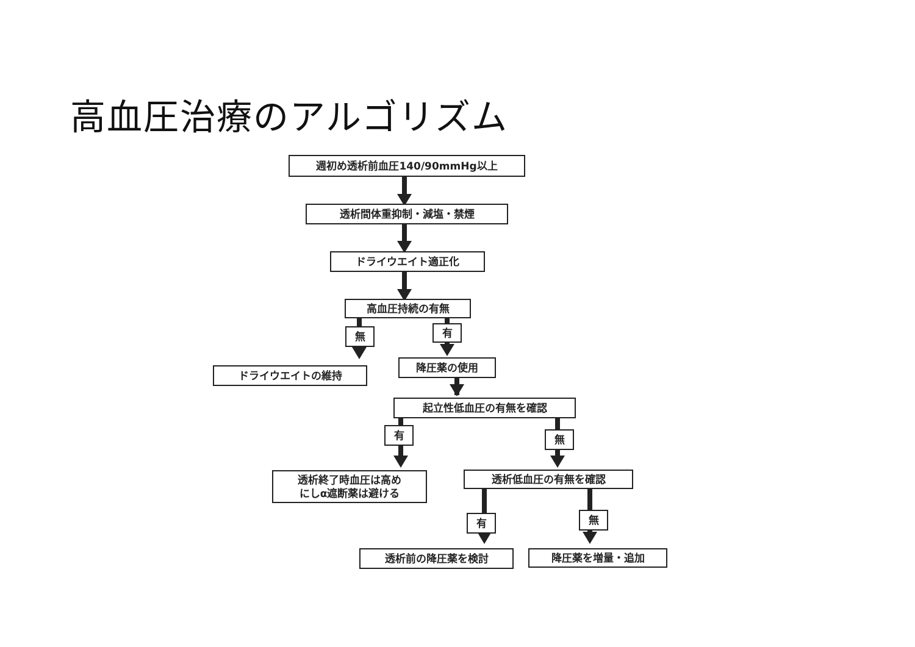高血圧治療のアルゴリズム
週初め透析前血圧140/90mmHg以上
透析間体重抑制・減塩・禁煙
ドライウエイト適正化
高血圧持続の有無
無 有
ドライウエイトの維持
降圧薬の使用
起立性低血圧の有無を確認
有 無
透析終了時血圧は高め
にしα遮断薬は避ける
透析低血圧の有無を確認
有 無
透析前の降圧薬を検討 降圧薬を増量・追加